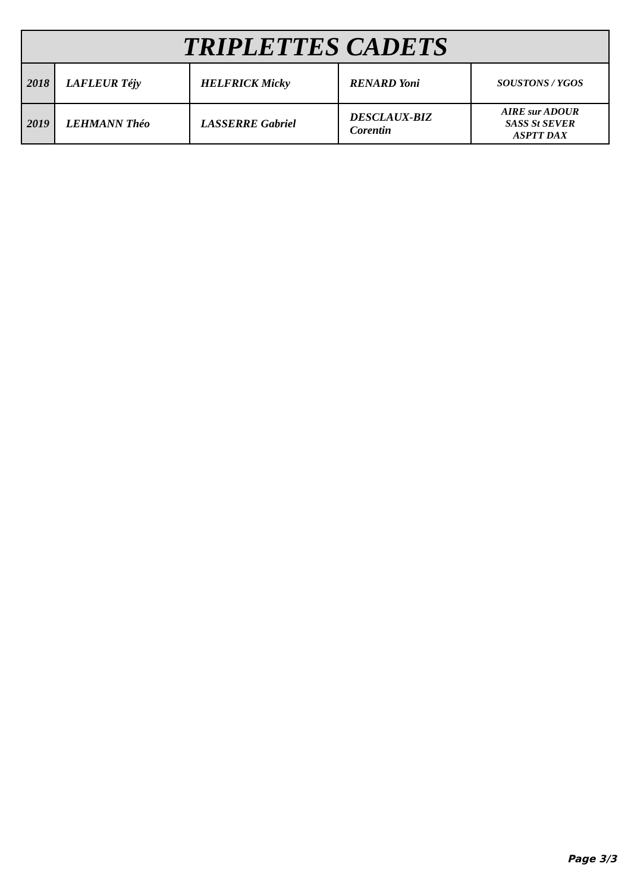| TRIPLETTES CADETS | | | | |
| --- | --- | --- | --- | --- |
| 2018 | LAFLEUR Téjy | HELFRICK Micky | RENARD Yoni | SOUSTONS / YGOS |
| 2019 | LEHMANN Théo | LASSERRE Gabriel | DESCLAUX-BIZ Corentin | AIRE sur ADOUR SASS St SEVER ASPTT DAX |
Page 3/3